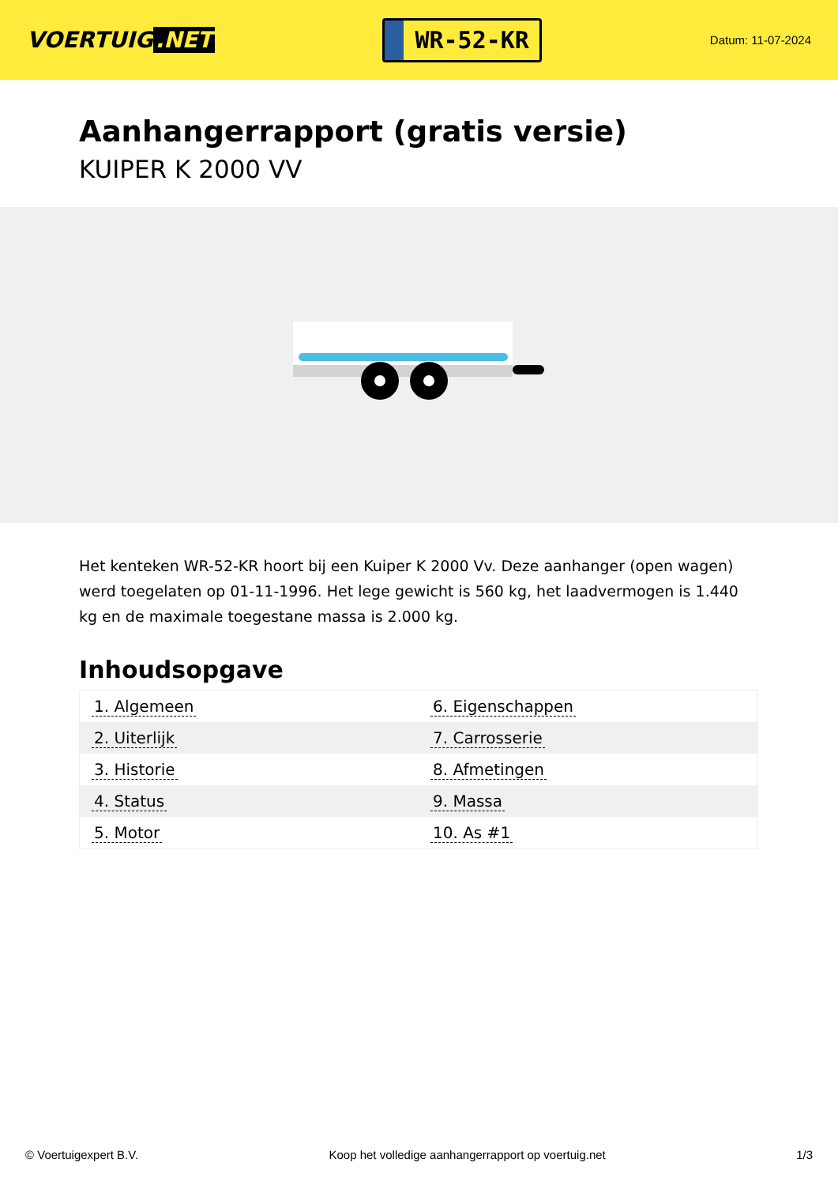VOERTUIG.NET
WR-52-KR
Datum: 11-07-2024
Aanhangerrapport (gratis versie)
KUIPER K 2000 VV
Het kenteken WR-52-KR hoort bij een Kuiper K 2000 Vv. Deze aanhanger (open wagen) werd toegelaten op 01-11-1996. Het lege gewicht is 560 kg, het laadvermogen is 1.440 kg en de maximale toegestane massa is 2.000 kg.
Inhoudsopgave
| 1. Algemeen | 6. Eigenschappen |
| 2. Uiterlijk | 7. Carrosserie |
| 3. Historie | 8. Afmetingen |
| 4. Status | 9. Massa |
| 5. Motor | 10. As #1 |
© Voertuigexpert B.V. Koop het volledige aanhangerrapport op voertuig.net 1/3